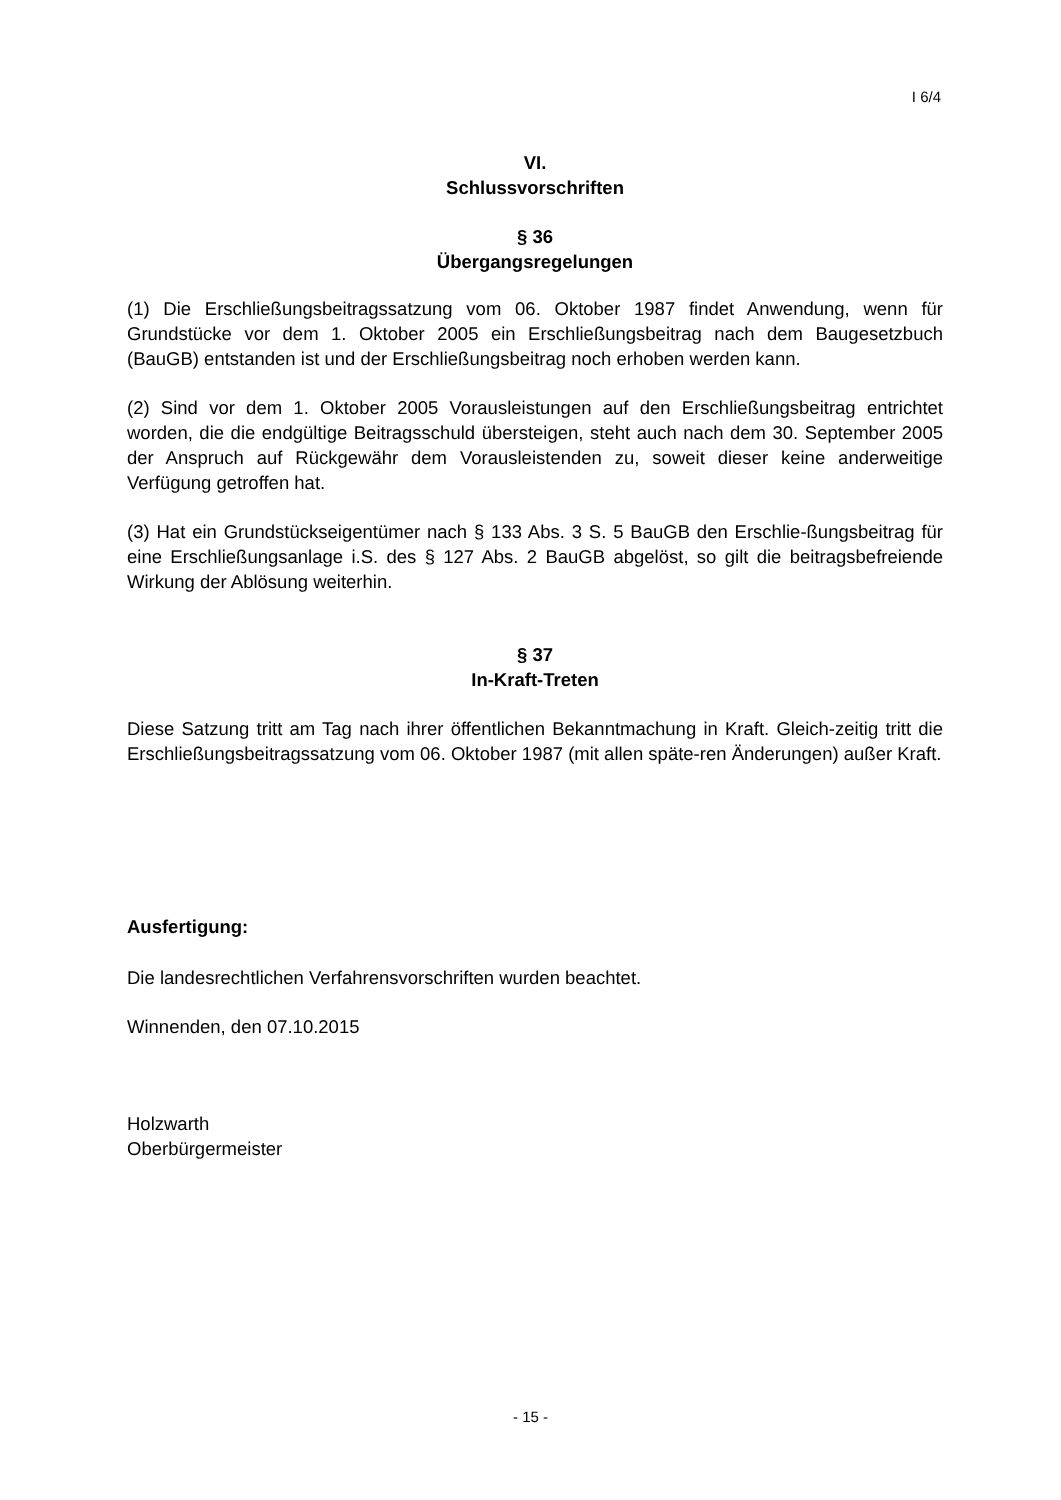I 6/4
VI.
Schlussvorschriften
§ 36
Übergangsregelungen
(1) Die Erschließungsbeitragssatzung vom 06. Oktober 1987 findet Anwendung, wenn für Grundstücke vor dem 1. Oktober 2005 ein Erschließungsbeitrag nach dem Baugesetzbuch (BauGB) entstanden ist und der Erschließungsbeitrag noch erhoben werden kann.
(2) Sind vor dem 1. Oktober 2005 Vorausleistungen auf den Erschließungsbeitrag entrichtet worden, die die endgültige Beitragsschuld übersteigen, steht auch nach dem 30. September 2005 der Anspruch auf Rückgewähr dem Vorausleistenden zu, soweit dieser keine anderweitige Verfügung getroffen hat.
(3) Hat ein Grundstückseigentümer nach § 133 Abs. 3 S. 5 BauGB den Erschlie-ßungsbeitrag für eine Erschließungsanlage i.S. des § 127 Abs. 2 BauGB abgelöst, so gilt die beitragsbefreiende Wirkung der Ablösung weiterhin.
§ 37
In-Kraft-Treten
Diese Satzung tritt am Tag nach ihrer öffentlichen Bekanntmachung in Kraft. Gleich-zeitig tritt die Erschließungsbeitragssatzung vom 06. Oktober 1987 (mit allen späte-ren Änderungen) außer Kraft.
Ausfertigung:
Die landesrechtlichen Verfahrensvorschriften wurden beachtet.
Winnenden, den 07.10.2015
Holzwarth
Oberbürgermeister
- 15 -